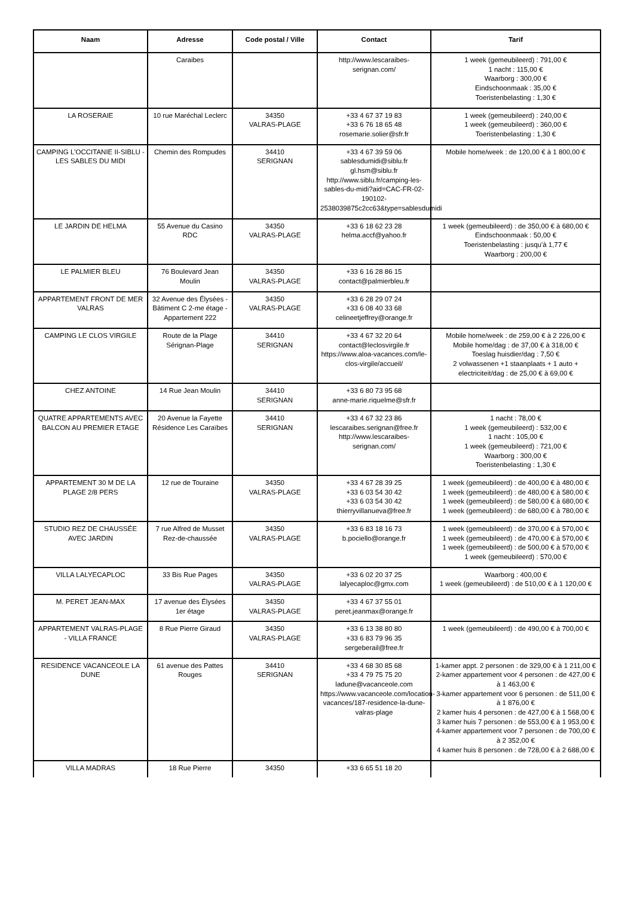| Naam | Adresse | Code postal / Ville | Contact | Tarif |
| --- | --- | --- | --- | --- |
| | Caraibes | | http://www.lescaraibes- serignan.com/ | 1 week (gemeubileerd) : 791,00 € 1 nacht : 115,00 € Waarborg : 300,00 € Eindschoonmaak : 35,00 € Toeristenbelasting : 1,30 € |
| LA ROSERAIE | 10 rue Maréchal Leclerc | 34350 VALRAS-PLAGE | +33 4 67 37 19 83 +33 6 76 18 65 48 rosemarie.solier@sfr.fr | 1 week (gemeubileerd) : 240,00 € 1 week (gemeubileerd) : 360,00 € Toeristenbelasting : 1,30 € |
| CAMPING L'OCCITANIE II-SIBLU - LES SABLES DU MIDI | Chemin des Rompudes | 34410 SERIGNAN | +33 4 67 39 59 06 sablesdumidi@siblu.fr gl.hsm@siblu.fr http://www.siblu.fr/camping-les-sables-du-midi?aid=CAC-FR-02-190102-2538039875c2cc63&type=sablesdumidi | Mobile home/week : de 120,00 € à 1 800,00 € |
| LE JARDIN DE HELMA | 55 Avenue du Casino RDC | 34350 VALRAS-PLAGE | +33 6 18 62 23 28 helma.accf@yahoo.fr | 1 week (gemeubileerd) : de 350,00 € à 680,00 € Eindschoonmaak : 50,00 € Toeristenbelasting : jusqu'à 1,77 € Waarborg : 200,00 € |
| LE PALMIER BLEU | 76 Boulevard Jean Moulin | 34350 VALRAS-PLAGE | +33 6 16 28 86 15 contact@palmierbleu.fr | |
| APPARTEMENT FRONT DE MER VALRAS | 32 Avenue des Élysées - Bâtiment C 2-me étage - Appartement 222 | 34350 VALRAS-PLAGE | +33 6 28 29 07 24 +33 6 08 40 33 68 celineetjeffrey@orange.fr | |
| CAMPING LE CLOS VIRGILE | Route de la Plage Sérignan-Plage | 34410 SERIGNAN | +33 4 67 32 20 64 contact@leclosvirgile.fr https://www.aloa-vacances.com/le-clos-virgile/accueil/ | Mobile home/week : de 259,00 € à 2 226,00 € Mobile home/dag : de 37,00 € à 318,00 € Toeslag huisdier/dag : 7,50 € 2 volwassenen +1 staanplaats + 1 auto + electriciteit/dag : de 25,00 € à 69,00 € |
| CHEZ ANTOINE | 14 Rue Jean Moulin | 34410 SERIGNAN | +33 6 80 73 95 68 anne-marie.riquelme@sfr.fr | |
| QUATRE APPARTEMENTS AVEC BALCON AU PREMIER ETAGE | 20 Avenue la Fayette Résidence Les Caraïbes | 34410 SERIGNAN | +33 4 67 32 23 86 lescaraibes.serignan@free.fr http://www.lescaraibes-serignan.com/ | 1 nacht : 78,00 € 1 week (gemeubileerd) : 532,00 € 1 nacht : 105,00 € 1 week (gemeubileerd) : 721,00 € Waarborg : 300,00 € Toeristenbelasting : 1,30 € |
| APPARTEMENT 30 M DE LA PLAGE 2/8 PERS | 12 rue de Touraine | 34350 VALRAS-PLAGE | +33 4 67 28 39 25 +33 6 03 54 30 42 +33 6 03 54 30 42 thierryvillanueva@free.fr | 1 week (gemeubileerd) : de 400,00 € à 480,00 € 1 week (gemeubileerd) : de 480,00 € à 580,00 € 1 week (gemeubileerd) : de 580,00 € à 680,00 € 1 week (gemeubileerd) : de 680,00 € à 780,00 € |
| STUDIO REZ DE CHAUSSÉE AVEC JARDIN | 7 rue Alfred de Musset Rez-de-chaussée | 34350 VALRAS-PLAGE | +33 6 83 18 16 73 b.pociello@orange.fr | 1 week (gemeubileerd) : de 370,00 € à 570,00 € 1 week (gemeubileerd) : de 470,00 € à 570,00 € 1 week (gemeubileerd) : de 500,00 € à 570,00 € 1 week (gemeubileerd) : 570,00 € |
| VILLA LALYECAPLOC | 33 Bis Rue Pages | 34350 VALRAS-PLAGE | +33 6 02 20 37 25 lalyecaploc@gmx.com | Waarborg : 400,00 € 1 week (gemeubileerd) : de 510,00 € à 1 120,00 € |
| M. PERET JEAN-MAX | 17 avenue des Élysées 1er étage | 34350 VALRAS-PLAGE | +33 4 67 37 55 01 peret.jeanmax@orange.fr | |
| APPARTEMENT VALRAS-PLAGE - VILLA FRANCE | 8 Rue Pierre Giraud | 34350 VALRAS-PLAGE | +33 6 13 38 80 80 +33 6 83 79 96 35 sergeberail@free.fr | 1 week (gemeubileerd) : de 490,00 € à 700,00 € |
| RESIDENCE VACANCEOLE LA DUNE | 61 avenue des Pattes Rouges | 34410 SERIGNAN | +33 4 68 30 85 68 +33 4 79 75 75 20 ladune@vacanceole.com https://www.vacanceole.com/location-vacances/187-residence-la-dune-valras-plage | 1-kamer appt. 2 personen : de 329,00 € à 1 211,00 € 2-kamer appartement voor 4 personen : de 427,00 € à 1 463,00 € 3-kamer appartement voor 6 personen : de 511,00 € à 1 876,00 € 2 kamer huis 4 personen : de 427,00 € à 1 568,00 € 3 kamer huis 7 personen : de 553,00 € à 1 953,00 € 4-kamer appartement voor 7 personen : de 700,00 € à 2 352,00 € 4 kamer huis 8 personen : de 728,00 € à 2 688,00 € |
| VILLA MADRAS | 18 Rue Pierre | 34350 | +33 6 65 51 18 20 | |